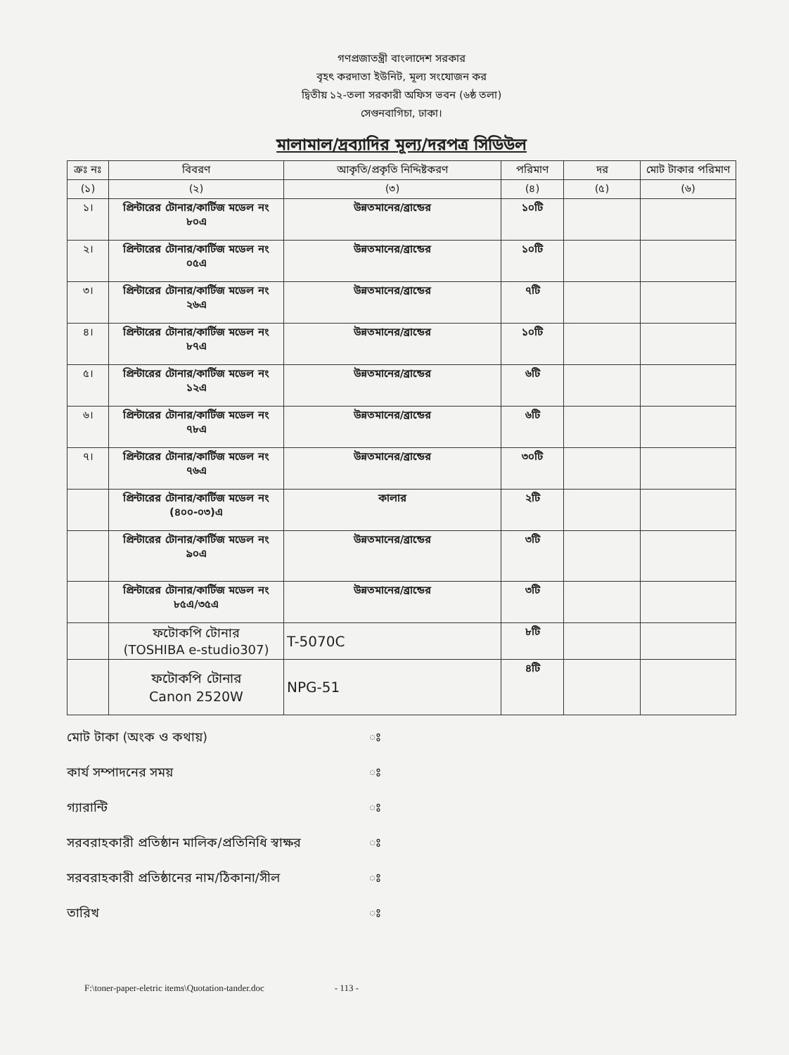গণপ্রজাতন্ত্রী বাংলাদেশ সরকার
বৃহৎ করদাতা ইউনিট, মূল্য সংযোজন কর
দ্বিতীয় ১২-তলা সরকারী অফিস ভবন (৬ষ্ঠ তলা)
সেগুনবাগিচা, ঢাকা।
মালামাল/দ্রব্যাদির মূল্য/দরপত্র সিডিউল
| ক্রঃ নঃ | বিবরণ | আকৃতি/প্রকৃতি নিদ্দিষ্টকরণ | পরিমাণ | দর | মোট টাকার পরিমাণ |
| --- | --- | --- | --- | --- | --- |
| (১) | (২) | (৩) | (৪) | (৫) | (৬) |
| ১। | প্রিন্টারের টোনার/কার্টিজ মডেল নং ৮০এ | উন্নতমানের/ব্রান্ডের | ১০টি | | |
| ২। | প্রিন্টারের টোনার/কার্টিজ মডেল নং ০৫এ | উন্নতমানের/ব্রান্ডের | ১০টি | | |
| ৩। | প্রিন্টারের টোনার/কার্টিজ মডেল নং ২৬এ | উন্নতমানের/ব্রান্ডের | ৭টি | | |
| ৪। | প্রিন্টারের টোনার/কার্টিজ মডেল নং ৮৭এ | উন্নতমানের/ব্রান্ডের | ১০টি | | |
| ৫। | প্রিন্টারের টোনার/কার্টিজ মডেল নং ১২এ | উন্নতমানের/ব্রান্ডের | ৬টি | | |
| ৬। | প্রিন্টারের টোনার/কার্টিজ মডেল নং ৭৮এ | উন্নতমানের/ব্রান্ডের | ৬টি | | |
| ৭। | প্রিন্টারের টোনার/কার্টিজ মডেল নং ৭৬এ | উন্নতমানের/ব্রান্ডের | ৩০টি | | |
| | প্রিন্টারের টোনার/কার্টিজ মডেল নং (৪০০-০৩)এ | কালার | ২টি | | |
| | প্রিন্টারের টোনার/কার্টিজ মডেল নং ৯০এ | উন্নতমানের/ব্রান্ডের | ৩টি | | |
| | প্রিন্টারের টোনার/কার্টিজ মডেল নং ৮৫এ/৩৫এ | উন্নতমানের/ব্রান্ডের | ৩টি | | |
| | ফটোকপি টোনার (TOSHIBA e-studio307) | T-5070C | ৮টি | | |
| | ফটোকপি টোনার Canon 2520W | NPG-51 | ৪টি | | |
মোট টাকা (অংক ও কথায়) ঃ
কার্য সম্পাদনের সময় ঃ
গ্যারান্টি ঃ
সরবরাহকারী প্রতিষ্ঠান মালিক/প্রতিনিধি স্বাক্ষর ঃ
সরবরাহকারী প্রতিষ্ঠানের নাম/ঠিকানা/সীল ঃ
তারিখ ঃ
F:\toner-paper-eletric items\Quotation-tander.doc - 113 -